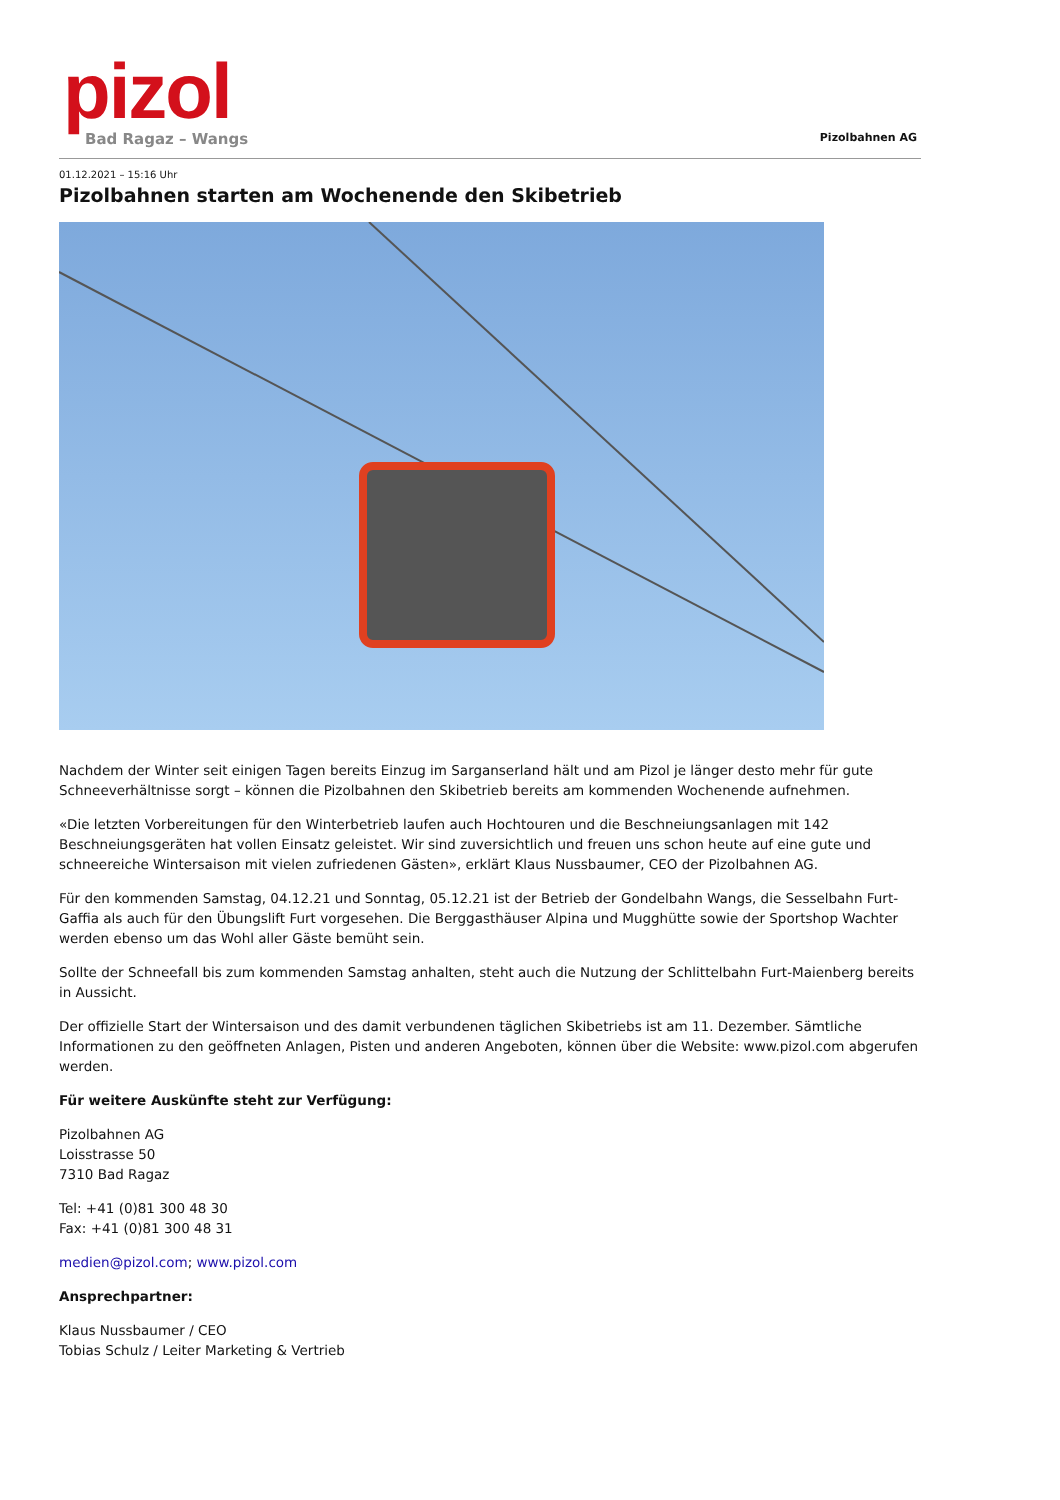pizol
Bad Ragaz – Wangs
Pizolbahnen AG
01.12.2021 – 15:16 Uhr
Pizolbahnen starten am Wochenende den Skibetrieb
Nachdem der Winter seit einigen Tagen bereits Einzug im Sarganserland hält und am Pizol je länger desto mehr für gute Schneeverhältnisse sorgt – können die Pizolbahnen den Skibetrieb bereits am kommenden Wochenende aufnehmen.
«Die letzten Vorbereitungen für den Winterbetrieb laufen auch Hochtouren und die Beschneiungsanlagen mit 142 Beschneiungsgeräten hat vollen Einsatz geleistet. Wir sind zuversichtlich und freuen uns schon heute auf eine gute und schneereiche Wintersaison mit vielen zufriedenen Gästen», erklärt Klaus Nussbaumer, CEO der Pizolbahnen AG.
Für den kommenden Samstag, 04.12.21 und Sonntag, 05.12.21 ist der Betrieb der Gondelbahn Wangs, die Sesselbahn Furt-Gaffia als auch für den Übungslift Furt vorgesehen. Die Berggasthäuser Alpina und Mugghütte sowie der Sportshop Wachter werden ebenso um das Wohl aller Gäste bemüht sein.
Sollte der Schneefall bis zum kommenden Samstag anhalten, steht auch die Nutzung der Schlittelbahn Furt-Maienberg bereits in Aussicht.
Der offizielle Start der Wintersaison und des damit verbundenen täglichen Skibetriebs ist am 11. Dezember. Sämtliche Informationen zu den geöffneten Anlagen, Pisten und anderen Angeboten, können über die Website: www.pizol.com abgerufen werden.
Für weitere Auskünfte steht zur Verfügung:
Pizolbahnen AG
Loisstrasse 50
7310 Bad Ragaz
Tel: +41 (0)81 300 48 30
Fax: +41 (0)81 300 48 31
medien@pizol.com; www.pizol.com
Ansprechpartner:
Klaus Nussbaumer / CEO
Tobias Schulz / Leiter Marketing & Vertrieb